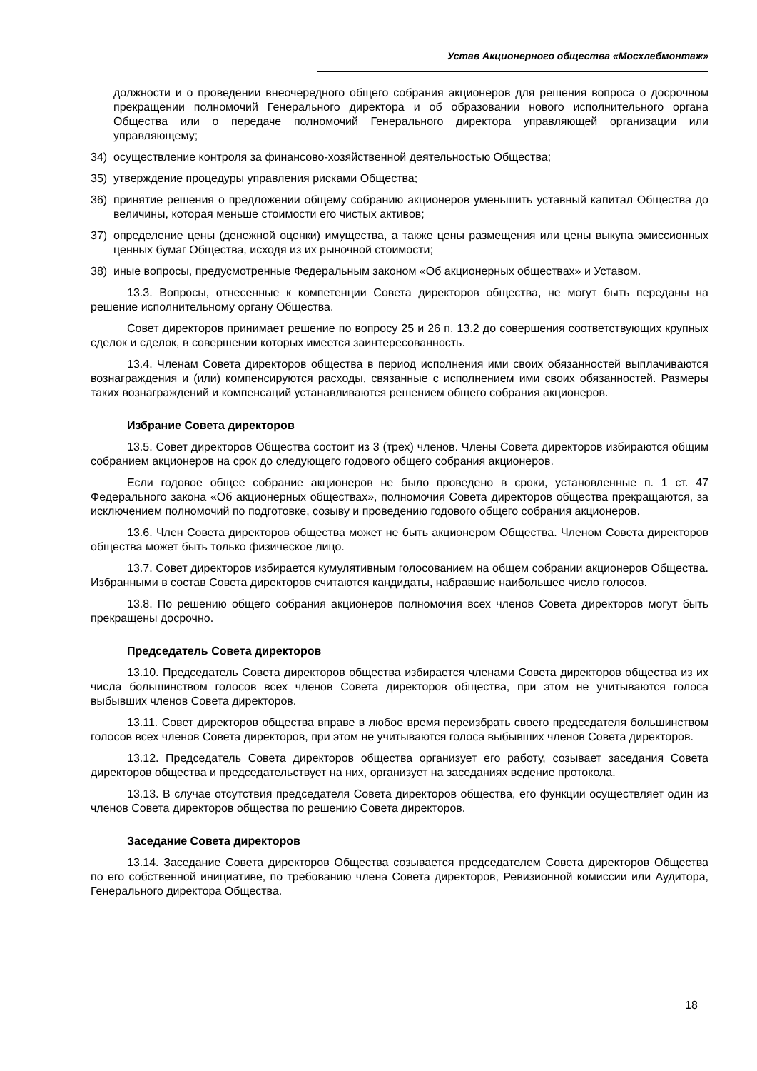Устав Акционерного общества «Мосхлебмонтаж»
должности и о проведении внеочередного общего собрания акционеров для решения вопроса о досрочном прекращении полномочий Генерального директора и об образовании нового исполнительного органа Общества или о передаче полномочий Генерального директора управляющей организации или управляющему;
34) осуществление контроля за финансово-хозяйственной деятельностью Общества;
35) утверждение процедуры управления рисками Общества;
36) принятие решения о предложении общему собранию акционеров уменьшить уставный капитал Общества до величины, которая меньше стоимости его чистых активов;
37) определение цены (денежной оценки) имущества, а также цены размещения или цены выкупа эмиссионных ценных бумаг Общества, исходя из их рыночной стоимости;
38) иные вопросы, предусмотренные Федеральным законом «Об акционерных обществах» и Уставом.
13.3. Вопросы, отнесенные к компетенции Совета директоров общества, не могут быть переданы на решение исполнительному органу Общества.
Совет директоров принимает решение по вопросу 25 и 26 п. 13.2 до совершения соответствующих крупных сделок и сделок, в совершении которых имеется заинтересованность.
13.4. Членам Совета директоров общества в период исполнения ими своих обязанностей выплачиваются вознаграждения и (или) компенсируются расходы, связанные с исполнением ими своих обязанностей. Размеры таких вознаграждений и компенсаций устанавливаются решением общего собрания акционеров.
Избрание Совета директоров
13.5. Совет директоров Общества состоит из 3 (трех) членов. Члены Совета директоров избираются общим собранием акционеров на срок до следующего годового общего собрания акционеров.
Если годовое общее собрание акционеров не было проведено в сроки, установленные п. 1 ст. 47 Федерального закона «Об акционерных обществах», полномочия Совета директоров общества прекращаются, за исключением полномочий по подготовке, созыву и проведению годового общего собрания акционеров.
13.6. Член Совета директоров общества может не быть акционером Общества. Членом Совета директоров общества может быть только физическое лицо.
13.7. Совет директоров избирается кумулятивным голосованием на общем собрании акционеров Общества. Избранными в состав Совета директоров считаются кандидаты, набравшие наибольшее число голосов.
13.8. По решению общего собрания акционеров полномочия всех членов Совета директоров могут быть прекращены досрочно.
Председатель Совета директоров
13.10. Председатель Совета директоров общества избирается членами Совета директоров общества из их числа большинством голосов всех членов Совета директоров общества, при этом не учитываются голоса выбывших членов Совета директоров.
13.11. Совет директоров общества вправе в любое время переизбрать своего председателя большинством голосов всех членов Совета директоров, при этом не учитываются голоса выбывших членов Совета директоров.
13.12. Председатель Совета директоров общества организует его работу, созывает заседания Совета директоров общества и председательствует на них, организует на заседаниях ведение протокола.
13.13. В случае отсутствия председателя Совета директоров общества, его функции осуществляет один из членов Совета директоров общества по решению Совета директоров.
Заседание Совета директоров
13.14. Заседание Совета директоров Общества созывается председателем Совета директоров Общества по его собственной инициативе, по требованию члена Совета директоров, Ревизионной комиссии или Аудитора, Генерального директора Общества.
18